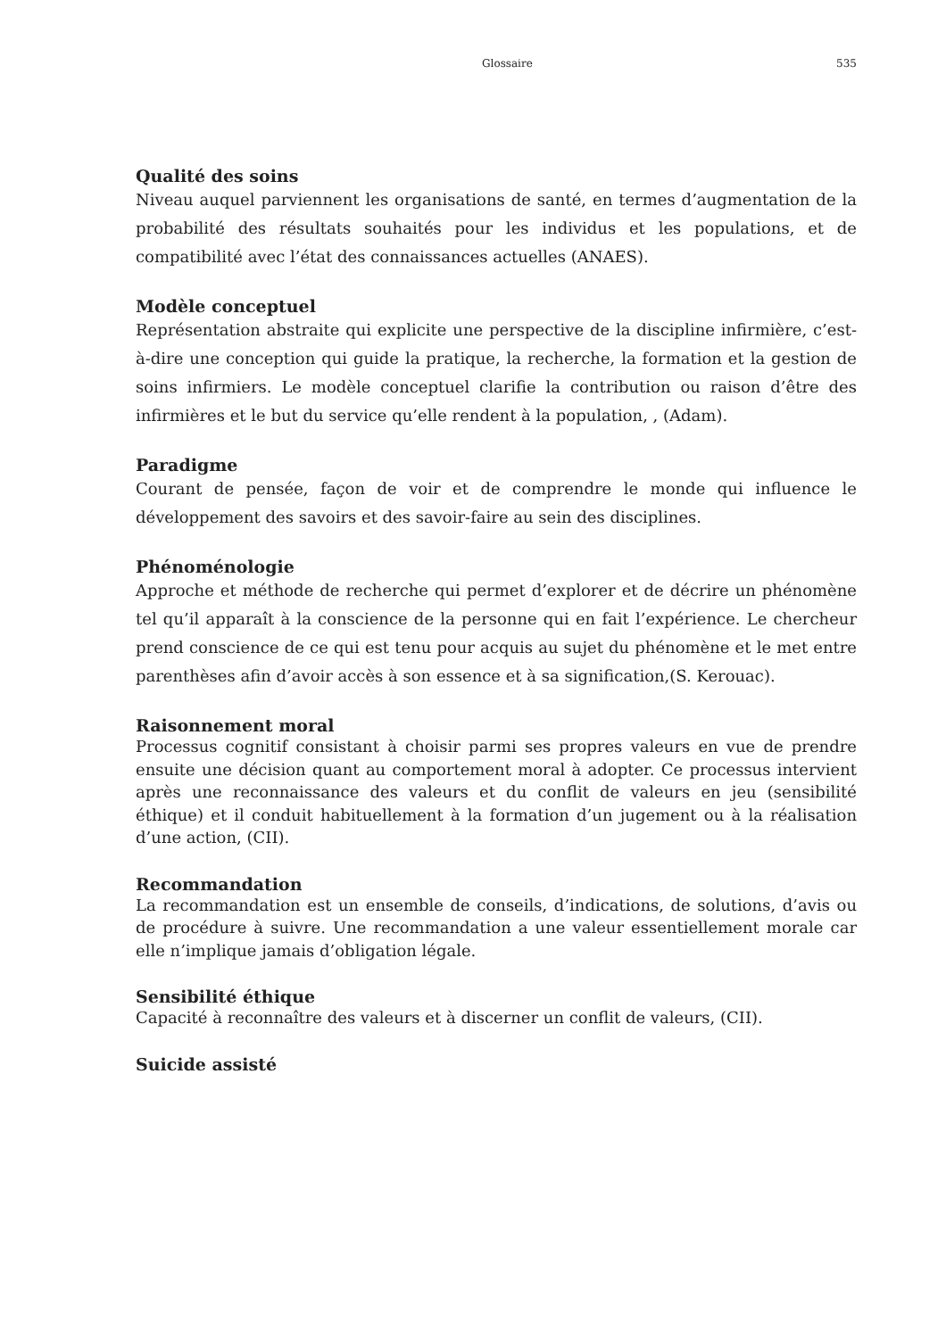Glossaire 535
Qualité des soins
Niveau auquel parviennent les organisations de santé, en termes d’augmentation de la probabilité des résultats souhaités pour les individus et les populations, et de compatibilité avec l’état des connaissances actuelles (ANAES).
Modèle conceptuel
Représentation abstraite qui explicite une perspective de la discipline infirmière, c’est-à-dire une conception qui guide la pratique, la recherche, la formation et la gestion de soins infirmiers. Le modèle conceptuel clarifie la contribution ou raison d’être des infirmières et le but du service qu’elle rendent à la population, , (Adam).
Paradigme
Courant de pensée, façon de voir et de comprendre le monde qui influence le développement des savoirs et des savoir-faire au sein des disciplines.
Phénoménologie
Approche et méthode de recherche qui permet d’explorer et de décrire un phénomène tel qu’il apparaît à la conscience de la personne qui en fait l’expérience. Le chercheur prend conscience de ce qui est tenu pour acquis au sujet du phénomène et le met entre parenthèses afin d’avoir accès à son essence et à sa signification,(S. Kerouac).
Raisonnement moral
Processus cognitif consistant à choisir parmi ses propres valeurs en vue de prendre ensuite une décision quant au comportement moral à adopter. Ce processus intervient après une reconnaissance des valeurs et du conflit de valeurs en jeu (sensibilité éthique) et il conduit habituellement à la formation d’un jugement ou à la réalisation d’une action, (CII).
Recommandation
La recommandation est un ensemble de conseils, d’indications, de solutions, d’avis ou de procédure à suivre. Une recommandation a une valeur essentiellement morale car elle n’implique jamais d’obligation légale.
Sensibilité éthique
Capacité à reconnaître des valeurs et à discerner un conflit de valeurs, (CII).
Suicide assisté